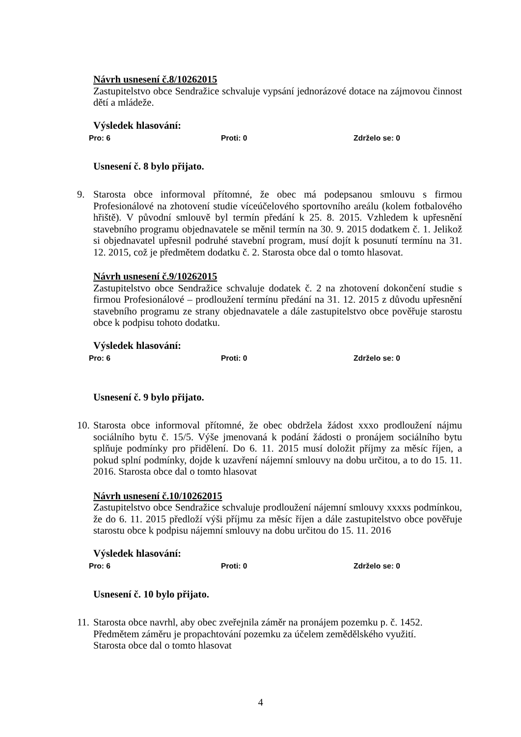Návrh usnesení č.8/10262015
Zastupitelstvo obce Sendražice schvaluje vypsání jednorázové dotace na zájmovou činnost dětí a mládeže.
Výsledek hlasování:
Pro: 6 Proti: 0 Zdrželo se: 0
Usnesení č. 8 bylo přijato.
9. Starosta obce informoval přítomné, že obec má podepsanou smlouvu s firmou Profesionálové na zhotovení studie víceúčelového sportovního areálu (kolem fotbalového hřiště). V původní smlouvě byl termín předání k 25. 8. 2015. Vzhledem k upřesnění stavebního programu objednavatele se měnil termín na 30. 9. 2015 dodatkem č. 1. Jelikož si objednavatel upřesnil podruhé stavební program, musí dojít k posunutí termínu na 31. 12. 2015, což je předmětem dodatku č. 2. Starosta obce dal o tomto hlasovat.
Návrh usnesení č.9/10262015
Zastupitelstvo obce Sendražice schvaluje dodatek č. 2 na zhotovení dokončení studie s firmou Profesionálové – prodloužení termínu předání na 31. 12. 2015 z důvodu upřesnění stavebního programu ze strany objednavatele a dále zastupitelstvo obce pověřuje starostu obce k podpisu tohoto dodatku.
Výsledek hlasování:
Pro: 6 Proti: 0 Zdrželo se: 0
Usnesení č. 9 bylo přijato.
10.
Starosta obce informoval přítomné, že obec obdržela žádost xxxo prodloužení nájmu sociálního bytu č. 15/5. Výše jmenovaná k podání žádosti o pronájem sociálního bytu splňuje podmínky pro přidělení. Do 6. 11. 2015 musí doložit příjmy za měsíc říjen, a pokud splní podmínky, dojde k uzavření nájemní smlouvy na dobu určitou, a to do 15. 11. 2016. Starosta obce dal o tomto hlasovat
Návrh usnesení č.10/10262015
Zastupitelstvo obce Sendražice schvaluje prodloužení nájemní smlouvy xxxxs podmínkou, že do 6. 11. 2015 předloží výši příjmu za měsíc říjen a dále zastupitelstvo obce pověřuje starostu obce k podpisu nájemní smlouvy na dobu určitou do 15. 11. 2016
Výsledek hlasování:
Pro: 6 Proti: 0 Zdrželo se: 0
Usnesení č. 10 bylo přijato.
11.
Starosta obce navrhl, aby obec zveřejnila záměr na pronájem pozemku p. č. 1452.
Předmětem záměru je propachtování pozemku za účelem zemědělského využití.
Starosta obce dal o tomto hlasovat
4